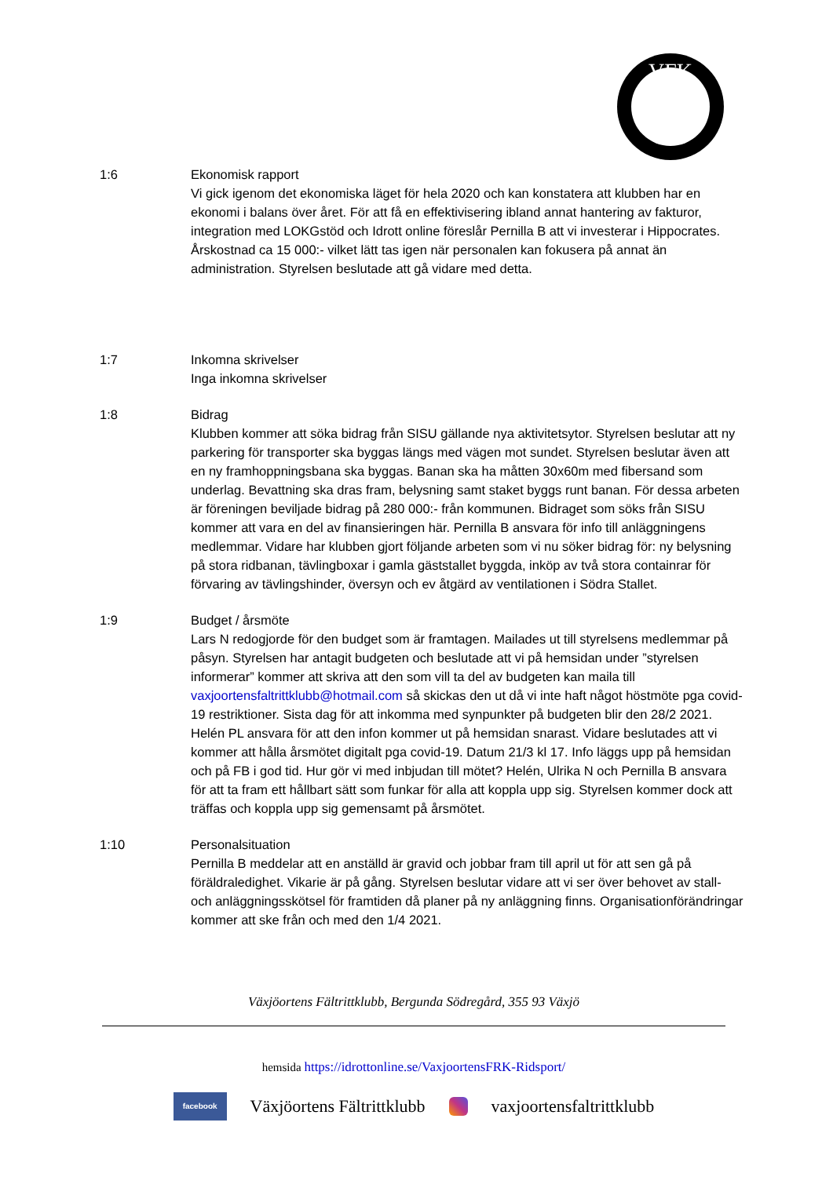VFK
1:6 Ekonomisk rapport
Vi gick igenom det ekonomiska läget för hela 2020 och kan konstatera att klubben har en ekonomi i balans över året. För att få en effektivisering ibland annat hantering av fakturor, integration med LOKGstöd och Idrott online föreslår Pernilla B att vi investerar i Hippocrates. Årskostnad ca 15 000:- vilket lätt tas igen när personalen kan fokusera på annat än administration. Styrelsen beslutade att gå vidare med detta.
1:7 Inkomna skrivelser
Inga inkomna skrivelser
1:8 Bidrag
Klubben kommer att söka bidrag från SISU gällande nya aktivitetsytor. Styrelsen beslutar att ny parkering för transporter ska byggas längs med vägen mot sundet. Styrelsen beslutar även att en ny framhoppningsbana ska byggas. Banan ska ha måtten 30x60m med fibersand som underlag. Bevattning ska dras fram, belysning samt staket byggs runt banan. För dessa arbeten är föreningen beviljade bidrag på 280 000:- från kommunen. Bidraget som söks från SISU kommer att vara en del av finansieringen här. Pernilla B ansvara för info till anläggningens medlemmar. Vidare har klubben gjort följande arbeten som vi nu söker bidrag för: ny belysning på stora ridbanan, tävlingboxar i gamla gäststallet byggda, inköp av två stora containrar för förvaring av tävlingshinder, översyn och ev åtgärd av ventilationen i Södra Stallet.
1:9 Budget / årsmöte
Lars N redogjorde för den budget som är framtagen. Mailades ut till styrelsens medlemmar på påsyn. Styrelsen har antagit budgeten och beslutade att vi på hemsidan under ”styrelsen informerar” kommer att skriva att den som vill ta del av budgeten kan maila till vaxjoortensfaltrittklubb@hotmail.com så skickas den ut då vi inte haft något höstmöte pga covid-19 restriktioner. Sista dag för att inkomma med synpunkter på budgeten blir den 28/2 2021. Helén PL ansvara för att den infon kommer ut på hemsidan snarast. Vidare beslutades att vi kommer att hålla årsmötet digitalt pga covid-19. Datum 21/3 kl 17. Info läggs upp på hemsidan och på FB i god tid. Hur gör vi med inbjudan till mötet? Helén, Ulrika N och Pernilla B ansvara för att ta fram ett hållbart sätt som funkar för alla att koppla upp sig. Styrelsen kommer dock att träffas och koppla upp sig gemensamt på årsmötet.
1:10 Personalsituation
Pernilla B meddelar att en anställd är gravid och jobbar fram till april ut för att sen gå på föräldraledighet. Vikarie är på gång. Styrelsen beslutar vidare att vi ser över behovet av stall- och anläggningsskötsel för framtiden då planer på ny anläggning finns. Organisationförändringar kommer att ske från och med den 1/4 2021.
Växjöortens Fältrittklubb, Bergunda Södregård, 355 93 Växjö
hemsida https://idrottonline.se/VaxjoortensFRK-Ridsport/
facebook Växjöortens Fältrittklubb vaxjoortensfaltrittklubb